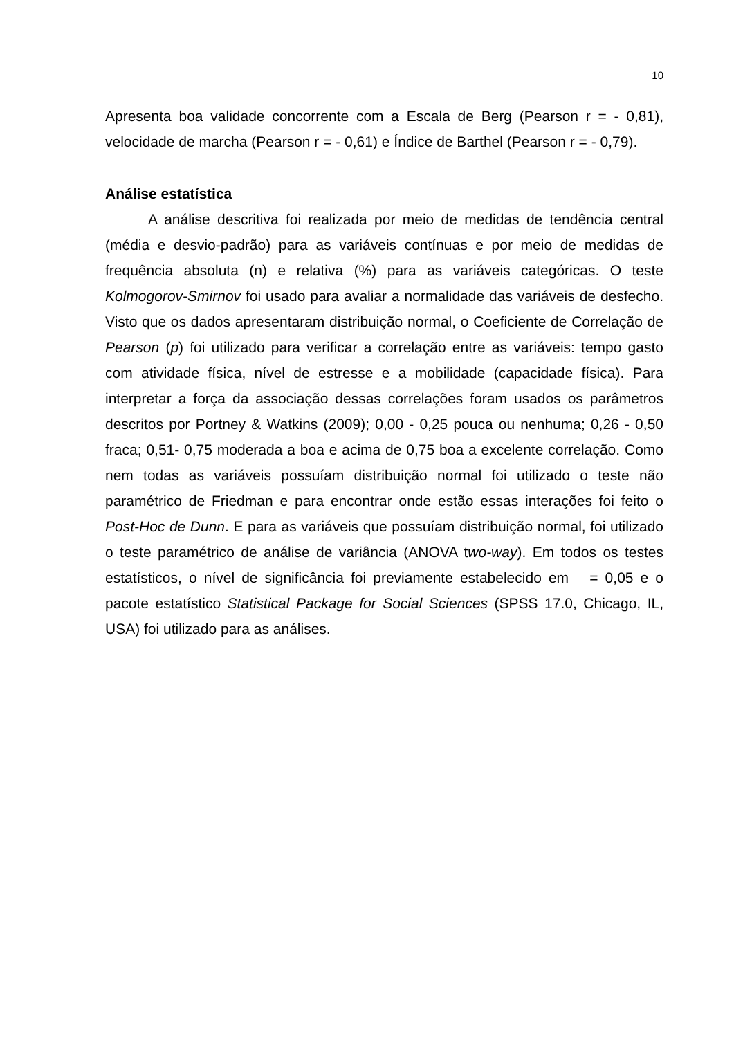10
Apresenta boa validade concorrente com a Escala de Berg (Pearson r = - 0,81), velocidade de marcha (Pearson r = - 0,61) e Índice de Barthel (Pearson r = - 0,79).
Análise estatística
A análise descritiva foi realizada por meio de medidas de tendência central (média e desvio-padrão) para as variáveis contínuas e por meio de medidas de frequência absoluta (n) e relativa (%) para as variáveis categóricas. O teste Kolmogorov-Smirnov foi usado para avaliar a normalidade das variáveis de desfecho. Visto que os dados apresentaram distribuição normal, o Coeficiente de Correlação de Pearson (p) foi utilizado para verificar a correlação entre as variáveis: tempo gasto com atividade física, nível de estresse e a mobilidade (capacidade física). Para interpretar a força da associação dessas correlações foram usados os parâmetros descritos por Portney & Watkins (2009); 0,00 - 0,25 pouca ou nenhuma; 0,26 - 0,50 fraca; 0,51- 0,75 moderada a boa e acima de 0,75 boa a excelente correlação. Como nem todas as variáveis possuíam distribuição normal foi utilizado o teste não paramétrico de Friedman e para encontrar onde estão essas interações foi feito o Post-Hoc de Dunn. E para as variáveis que possuíam distribuição normal, foi utilizado o teste paramétrico de análise de variância (ANOVA two-way). Em todos os testes estatísticos, o nível de significância foi previamente estabelecido em = 0,05 e o pacote estatístico Statistical Package for Social Sciences (SPSS 17.0, Chicago, IL, USA) foi utilizado para as análises.